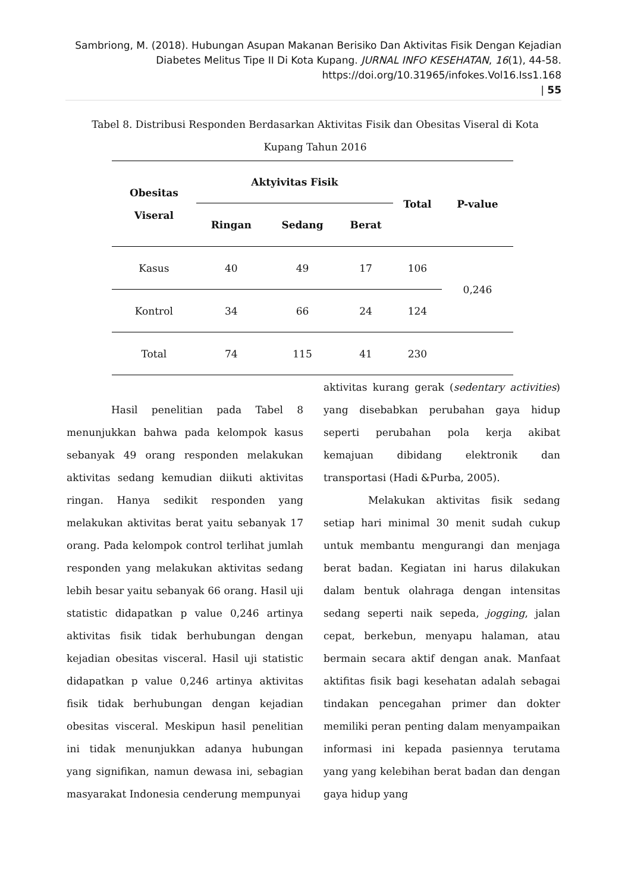Sambriong, M. (2018). Hubungan Asupan Makanan Berisiko Dan Aktivitas Fisik Dengan Kejadian Diabetes Melitus Tipe II Di Kota Kupang. JURNAL INFO KESEHATAN, 16(1), 44-58.
https://doi.org/10.31965/infokes.Vol16.Iss1.168
| 55
Tabel 8. Distribusi Responden Berdasarkan Aktivitas Fisik dan Obesitas Viseral di Kota Kupang Tahun 2016
| Obesitas Viseral | Aktyivitas Fisik | | | Total | P-value |
| --- | --- | --- | --- | --- | --- |
| | Ringan | Sedang | Berat | | |
| Kasus | 40 | 49 | 17 | 106 | 0,246 |
| Kontrol | 34 | 66 | 24 | 124 | |
| Total | 74 | 115 | 41 | 230 | |
Hasil penelitian pada Tabel 8 menunjukkan bahwa pada kelompok kasus sebanyak 49 orang responden melakukan aktivitas sedang kemudian diikuti aktivitas ringan. Hanya sedikit responden yang melakukan aktivitas berat yaitu sebanyak 17 orang. Pada kelompok control terlihat jumlah responden yang melakukan aktivitas sedang lebih besar yaitu sebanyak 66 orang. Hasil uji statistic didapatkan p value 0,246 artinya aktivitas fisik tidak berhubungan dengan kejadian obesitas visceral. Hasil uji statistic didapatkan p value 0,246 artinya aktivitas fisik tidak berhubungan dengan kejadian obesitas visceral. Meskipun hasil penelitian ini tidak menunjukkan adanya hubungan yang signifikan, namun dewasa ini, sebagian masyarakat Indonesia cenderung mempunyai
aktivitas kurang gerak (sedentary activities) yang disebabkan perubahan gaya hidup seperti perubahan pola kerja akibat kemajuan dibidang elektronik dan transportasi (Hadi &Purba, 2005).
Melakukan aktivitas fisik sedang setiap hari minimal 30 menit sudah cukup untuk membantu mengurangi dan menjaga berat badan. Kegiatan ini harus dilakukan dalam bentuk olahraga dengan intensitas sedang seperti naik sepeda, jogging, jalan cepat, berkebun, menyapu halaman, atau bermain secara aktif dengan anak. Manfaat aktifitas fisik bagi kesehatan adalah sebagai tindakan pencegahan primer dan dokter memiliki peran penting dalam menyampaikan informasi ini kepada pasiennya terutama yang yang kelebihan berat badan dan dengan gaya hidup yang